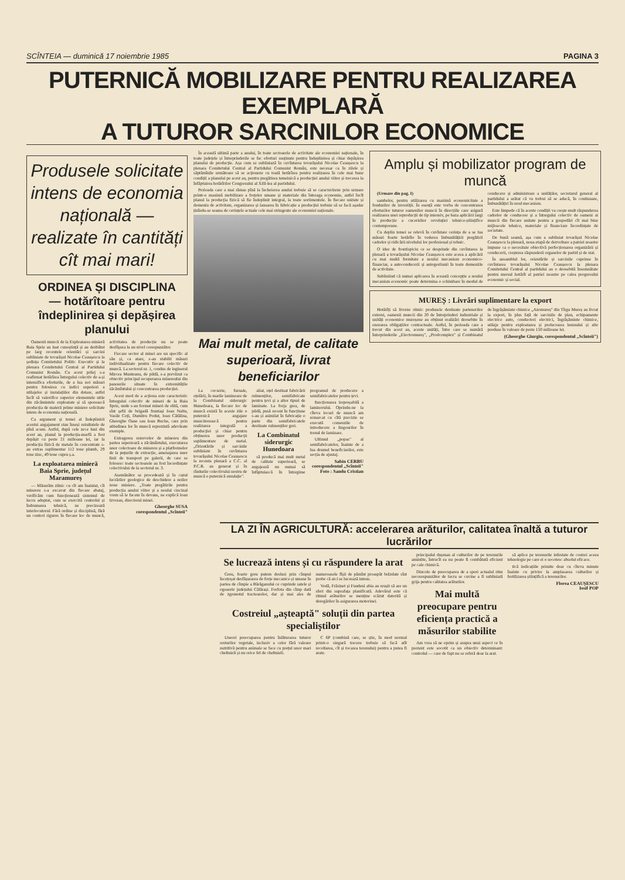SCÎNTEIA — duminică 17 noiembrie 1985 PAGINA 3
PUTERNICĂ MOBILIZARE PENTRU REALIZAREA EXEMPLARĂ
A TUTUROR SARCINILOR ECONOMICE
Produsele solicitate intens de economia națională — realizate în cantități cît mai mari!
ORDINEA ȘI DISCIPLINA
— hotărîtoare pentru îndeplinirea și depășirea planului
Oamenii muncii de la Exploatarea minieră Baia Sprie au luat cunoștință și au dezbătut pe larg recentele orientări și sarcini subliniate de tovarășul Nicolae Ceaușescu la ședința Comitetului Politic Executiv și la plenara Comitetului Central al Partidului Comunist Român. Cu acest prilej s-a reafirmat hotărîrea întregului colectiv de a-și intensifica eforturile, de a lua noi măsuri pentru folosirea cu indici superiori a utilajelor și instalațiilor din dotare, astfel încît să valorifice superior elementele utile din zăcămintele exploatate și să sporească producția de materii prime miniere solicitate intens de economia națională.
Ca argument și temei al îndeplinirii acestui angajament stau înseși rezultatele de pînă acum. Astfel, după cele zece luni din acest an, planul la producția-marfă a fost depășit cu peste 21 milioane lei, iar la producția fizică de metale în concentrate s-au extras suplimentar 112 tone plumb, 29 tone zinc, 49 tone cupru ș.a.
La exploatarea minieră Baia Sprie, județul Maramureș
— Măsurăm zilnic cu cît am înaintat, cît minereu s-a excavat din fiecare abataj, verificăm cum funcționează sistemul de lucru adoptat, cum se exercită controlul și îndrumarea tehnică, ne precizează interlocutorul. Fără ordine și disciplină, fără un control riguros în fiecare loc de muncă, activitatea de producție nu se poate desfășura la un nivel corespunzător.
Fiecare sector al minei are un specific al său și, ca atare, s-au stabilit măsuri individualizate pentru fiecare colectiv de muncă. La sectorul nr. 1, condus de inginerul Mircea Munteanu, de pildă, s-a prevăzut ca obiectiv principal recuperarea minereului din panourile situate în extremitățile zăcămîntului și concentrarea producției.
Acest mod de a acționa este caracteristic întregului colectiv de mineri de la Baia Sprie, unde s-au format mineri de elită, cum sînt șefii de brigadă fruntași Ioan Naltu, Vasile Coți, Dumitru Podut, Ioan Cătălina, Gheorghe Oane sau Ioan Buche, care prin atitudinea lor în muncă reprezintă adevărate exemple.
Extragerea rezervelor de minereu din partea superioară a zăcămîntului, executarea unor colectoare de minereu și a platformelor de la puțurile de extracție, amenajarea unor linii de transport pe galerii, de care se folosesc toate sectoarele au fost încredințate colectivului de la sectorul nr. 3.
Asemănător se procedează și în cazul lucrărilor geologice de deschidere a noilor zone miniere. „Toate pregătirile pentru producția anului viitor și a noului cincinal vrem să le facem în devans, ne explică Ioan Izvoran, directorul minei.
Gheorghe SUSA
corespondentul „Scînteii"
În această ultimă parte a anului, în toate sectoarele de activitate ale economiei naționale, în toate județele și întreprinderile se fac eforturi susținute pentru îndeplinirea și chiar depășirea planului de producție. Așa cum se subliniază în cuvîntarea tovarășului Nicolae Ceaușescu la plenara Comitetului Central al Partidului Comunist Român, este necesar ca în zilele și săptămînile următoare să se acționeze cu toată hotărîrea pentru realizarea în cele mai bune condiții a planului pe acest an, pentru pregătirea temeinică a producției anului viitor și trecerea la înfăptuirea hotărîrilor Congresului al XIII-lea al partidului.
Perioada care a mai rămas pînă la încheierea anului trebuie să se caracterizeze prin urmare printr-o maximă mobilizare a forțelor umane și materiale din întreaga economie, astfel încît planul la producția fizică să fie îndeplinit integral, la toate sortimentele. În fiecare unitate și domeniu de activitate, organizarea și lansarea în fabricație a producției trebuie să se facă așadar ținîndu-se seama de cerințele actuale cele mai stringente ale economiei naționale.
Mai mult metal, de calitate superioară, livrat beneficiarilor
La cocserie, furnale, oțelării, în marile laminoare de la Combinatul siderurgic Hunedoara, la fiecare loc de muncă există în aceste zile o puternică angajare muncitorească pentru realizarea integrală a producției și chiar pentru obținerea unor producții suplimentare de metal. „Orientările și sarcinile subliniate în cuvîntarea tovarășului Nicolae Ceaușescu la recenta plenară a C.C. al P.C.R. au generat și în rîndurile colectivului nostru de muncă o puternică emulație".
aliat, oțel destinat fabricării rulmenților, semifabricate pentru țevi și a altor tipuri de laminate. La forja grea, de pildă, pusă recent în funcțiune s-au și asimilat în fabricație o parte din semifabricatele destinate rulmenților grei.
La Combinatul siderurgic Hunedoara
să producă mai mult metal de calitate superioară, se angajează nu numai să înfăptuiască în întregime programul de producere a semifabricatelor pentru țevi.
funcționarea ireproșabilă a laminorului. Oprindu-ne la cîteva locuri de muncă am remarcat cu cîtă precizie se execută comenzile de introducere a lingourilor în trenul de laminare.
Ultimul „popas" al semifabricatelor, înainte de a lua drumul beneficiarilor, este secția de ajustaj.
Sabin CERBU
corespondentul „Scînteii"
Foto : Sandu Cristian
Amplu și mobilizator program de muncă
(Urmare din pag. I)
sambelor, pentru utilizarea cu maximă economicitate a fondurilor de investiții. În esență este vorba de concentrarea eforturilor tuturor oamenilor muncii în direcțiile care asigură realizarea unei reproducții de tip intensiv, pe baza aplicării largi în producție a cuceririlor revoluției tehnico-științifice contemporane.
Cu deplin temei se relevă în cuvîntare cerința de a se lua măsuri foarte hotărîte în vederea îmbunătățirii pregătirii cadrelor și ridicării nivelului lor profesional și tehnic.
O idee de frontispiciu ce se desprinde din cuvîntarea la plenară a tovarășului Nicolae Ceaușescu este aceea a aplicării cu mai multă fermitate a noului mecanism economico-financiar, a autoconducerii și autogestiunii în toate domeniile de activitate.
Subliniind că numai aplicarea în această concepție a noului mecanism economic poate determina o schimbare în modul de conducere și administrare a unităților, secretarul general al partidului a arătat că va trebui să se aducă, în continuare, îmbunătățiri în noul mecanism.
Este limpede că în aceste condiții va crește mult răspunderea cadrelor de conducere și a întregului colectiv de oameni ai muncii din fiecare unitate pentru a gospodări cît mai bine mijloacele tehnice, materiale și financiare încredințate de societate.
De bună seamă, așa cum a subliniat tovarășul Nicolae Ceaușescu la plenară, noua etapă de dezvoltare a patriei noastre impune ca o necesitate obiectivă perfecționarea organizării și conducerii, creșterea răspunderii organelor de partid și de stat.
În ansamblul lor, orientările și sarcinile cuprinse în cuvîntarea tovarășului Nicolae Ceaușescu la plenara Comitetului Central al partidului au o deosebită însemnătate pentru mersul hotărît al patriei noastre pe calea progresului economic și social.
MUREȘ : Livrări suplimentare la export
Hotărîți să livreze ritmic produsele destinate partenerilor externi, oamenii muncii din 20 de întreprinderi industriale și unități economice mureșene au obținut realizări deosebite în onorarea obligațiilor contractuale. Astfel, în perioada care a trecut din acest an, aceste unități, între care se numără întreprinderile „Electromureș", „Prodcomplex" și Combinatul de îngrășăminte chimice „Azomureș" din Tîrgu Mureș au livrat la export, în plus față de sarcinile de plan, echipamente electrice auto, conductori electrici, îngrășăminte chimice, utilaje pentru exploatarea și prelucrarea lemnului și alte produse în valoare de peste 150 milioane lei.
(Gheorghe Giurgiu, corespondentul „Scînteii")
LA ZI ÎN AGRICULTURĂ: accelerarea arăturilor, calitatea înaltă a tuturor lucrărilor
Se lucrează intens și cu răspundere la arat
Greu, foarte greu putem deslusi prin cîmpul încețoșat desfășurarea de forțe mecanice și umane în partea de cîmpie a Bărăganului ce cuprinde satele și ogoarele județului Călărași. Forfota din cîmp dată de zgomotul tractoarelor, dar și mai ales de numeroasele fîșii de pămînt proaspăt brăzdate sînt probe că aici se lucrează intens.
Vodă, Frăsinet și Fundeni abia au reușit să are un sfert din suprafața planificată. Adevărul este că ritmul arăturilor se menține scăzut datorită și deregărilor în asigurarea motorinei.
Costreiul „așteaptă" soluții din partea specialiștilor
Uneori preocuparea pentru înlăturarea tuturor resturilor vegetale, inclusiv a celor fără valoare nutritivă pentru animale se face cu prețul unor mari cheltuieli și nu orice fel de cheltuieli.
C 6P (combină care, se știe, în mod normal printr-o singură trecere trebuie să facă atît recoltarea, cît și tocarea terenului) pentru a putea fi arate.
principalul dușman al culturilor de pe terenurile amintite, întrucît ea nu poate fi combătută eficient pe cale chimică.
Dincolo de preocuparea de a spori actualul ritm necorespunzător de lucru se cuvine a fi subliniată grija pentru calitatea arăturilor.
Mai multă preocupare pentru eficiența practică a măsurilor stabilite
Am vrea să ne oprim și asupra unui aspect ce în prezent este socotit ca un obiectiv determinant: controlul — care de fapt nu se referă doar la arat.
să aplice pe terenurile infestate de costrei aceea tehnologie pe care ei o socotesc absolut eficace.
tică indicațiile primite doar cu cîteva minute înainte cu privire la amplasarea culturilor și fertilizarea științifică a terenurilor.
Florea CEAUȘESCU
Iosif POP